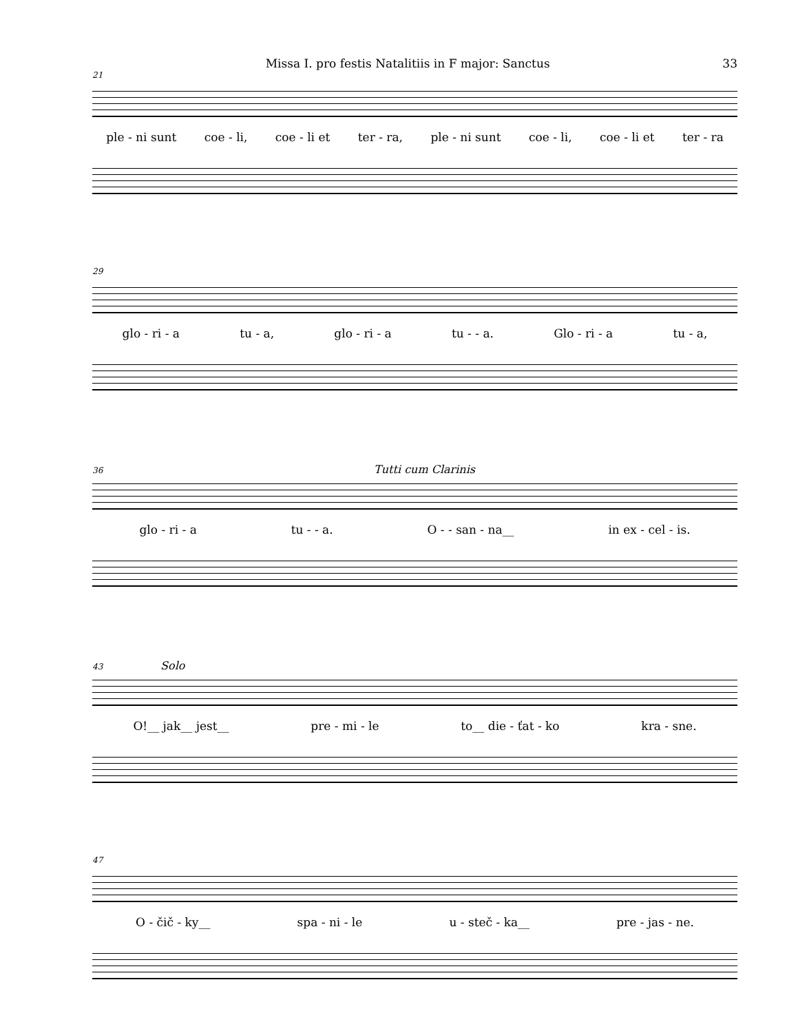Missa I. pro festis Natalitiis in F major: Sanctus 33
21
ple - ni sunt coe - li, coe - li et ter - ra, ple - ni sunt coe - li, coe - li et ter - ra
29
glo - ri - a tu - a, glo - ri - a tu - - a. Glo - ri - a tu - a,
36 Tutti cum Clarinis
glo - ri - a tu - - a. O - - san - na__ in ex - cel - is.
43 Solo
O!__ jak__ jest__ pre - mi - le to__ die - ťat - ko kra - sne.
47
O - čič - ky__ spa - ni - le u - steč - ka__ pre - jas - ne.